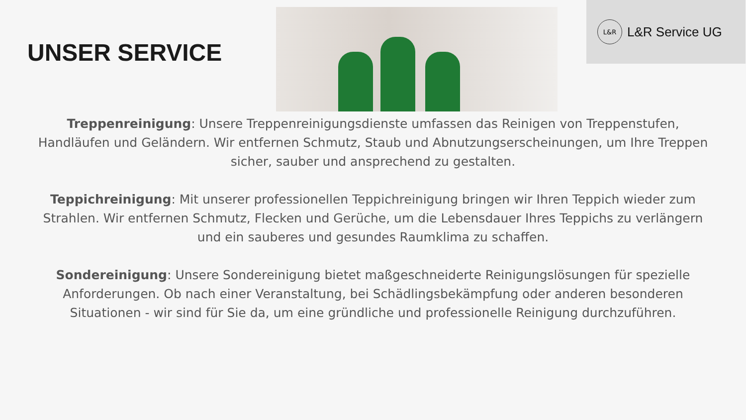UNSER SERVICE
L&R
L&R Service UG
Treppenreinigung: Unsere Treppenreinigungsdienste umfassen das Reinigen von Treppenstufen, Handläufen und Geländern. Wir entfernen Schmutz, Staub und Abnutzungserscheinungen, um Ihre Treppen sicher, sauber und ansprechend zu gestalten.
Teppichreinigung: Mit unserer professionellen Teppichreinigung bringen wir Ihren Teppich wieder zum Strahlen. Wir entfernen Schmutz, Flecken und Gerüche, um die Lebensdauer Ihres Teppichs zu verlängern und ein sauberes und gesundes Raumklima zu schaffen.
Sondereinigung: Unsere Sondereinigung bietet maßgeschneiderte Reinigungslösungen für spezielle Anforderungen. Ob nach einer Veranstaltung, bei Schädlingsbekämpfung oder anderen besonderen Situationen - wir sind für Sie da, um eine gründliche und professionelle Reinigung durchzuführen.